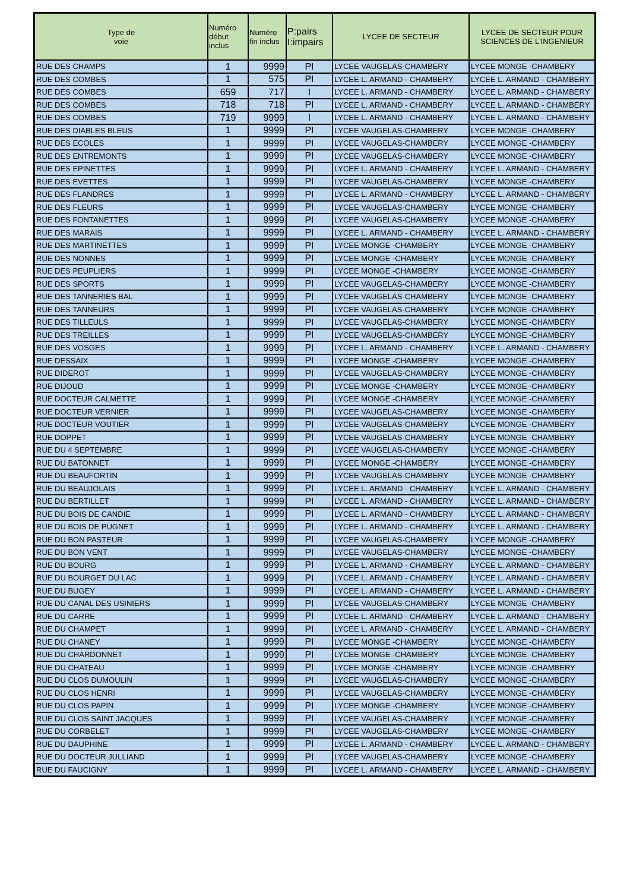| Type de voie | Numéro début inclus | Numéro fin inclus | P:pairs I:impairs | LYCEE DE SECTEUR | LYCEE DE SECTEUR POUR SCIENCES DE L'INGENIEUR |
| --- | --- | --- | --- | --- | --- |
| RUE DES CHAMPS | 1 | 9999 | PI | LYCEE VAUGELAS-CHAMBERY | LYCEE MONGE -CHAMBERY |
| RUE DES COMBES | 1 | 575 | PI | LYCEE L. ARMAND - CHAMBERY | LYCEE L. ARMAND - CHAMBERY |
| RUE DES COMBES | 659 | 717 | I | LYCEE L. ARMAND - CHAMBERY | LYCEE L. ARMAND - CHAMBERY |
| RUE DES COMBES | 718 | 718 | PI | LYCEE L. ARMAND - CHAMBERY | LYCEE L. ARMAND - CHAMBERY |
| RUE DES COMBES | 719 | 9999 | I | LYCEE L. ARMAND - CHAMBERY | LYCEE L. ARMAND - CHAMBERY |
| RUE DES DIABLES BLEUS | 1 | 9999 | PI | LYCEE VAUGELAS-CHAMBERY | LYCEE MONGE -CHAMBERY |
| RUE DES ECOLES | 1 | 9999 | PI | LYCEE VAUGELAS-CHAMBERY | LYCEE MONGE -CHAMBERY |
| RUE DES ENTREMONTS | 1 | 9999 | PI | LYCEE VAUGELAS-CHAMBERY | LYCEE MONGE -CHAMBERY |
| RUE DES EPINETTES | 1 | 9999 | PI | LYCEE L. ARMAND - CHAMBERY | LYCEE L. ARMAND - CHAMBERY |
| RUE DES EVETTES | 1 | 9999 | PI | LYCEE VAUGELAS-CHAMBERY | LYCEE MONGE -CHAMBERY |
| RUE DES FLANDRES | 1 | 9999 | PI | LYCEE L. ARMAND - CHAMBERY | LYCEE L. ARMAND - CHAMBERY |
| RUE DES FLEURS | 1 | 9999 | PI | LYCEE VAUGELAS-CHAMBERY | LYCEE MONGE -CHAMBERY |
| RUE DES FONTANETTES | 1 | 9999 | PI | LYCEE VAUGELAS-CHAMBERY | LYCEE MONGE -CHAMBERY |
| RUE DES MARAIS | 1 | 9999 | PI | LYCEE L. ARMAND - CHAMBERY | LYCEE L. ARMAND - CHAMBERY |
| RUE DES MARTINETTES | 1 | 9999 | PI | LYCEE MONGE -CHAMBERY | LYCEE MONGE -CHAMBERY |
| RUE DES NONNES | 1 | 9999 | PI | LYCEE MONGE -CHAMBERY | LYCEE MONGE -CHAMBERY |
| RUE DES PEUPLIERS | 1 | 9999 | PI | LYCEE MONGE -CHAMBERY | LYCEE MONGE -CHAMBERY |
| RUE DES SPORTS | 1 | 9999 | PI | LYCEE VAUGELAS-CHAMBERY | LYCEE MONGE -CHAMBERY |
| RUE DES TANNERIES BAL | 1 | 9999 | PI | LYCEE VAUGELAS-CHAMBERY | LYCEE MONGE -CHAMBERY |
| RUE DES TANNEURS | 1 | 9999 | PI | LYCEE VAUGELAS-CHAMBERY | LYCEE MONGE -CHAMBERY |
| RUE DES TILLEULS | 1 | 9999 | PI | LYCEE VAUGELAS-CHAMBERY | LYCEE MONGE -CHAMBERY |
| RUE DES TREILLES | 1 | 9999 | PI | LYCEE VAUGELAS-CHAMBERY | LYCEE MONGE -CHAMBERY |
| RUE DES VOSGES | 1 | 9999 | PI | LYCEE L. ARMAND - CHAMBERY | LYCEE L. ARMAND - CHAMBERY |
| RUE DESSAIX | 1 | 9999 | PI | LYCEE MONGE -CHAMBERY | LYCEE MONGE -CHAMBERY |
| RUE DIDEROT | 1 | 9999 | PI | LYCEE VAUGELAS-CHAMBERY | LYCEE MONGE -CHAMBERY |
| RUE DIJOUD | 1 | 9999 | PI | LYCEE MONGE -CHAMBERY | LYCEE MONGE -CHAMBERY |
| RUE DOCTEUR CALMETTE | 1 | 9999 | PI | LYCEE MONGE -CHAMBERY | LYCEE MONGE -CHAMBERY |
| RUE DOCTEUR VERNIER | 1 | 9999 | PI | LYCEE VAUGELAS-CHAMBERY | LYCEE MONGE -CHAMBERY |
| RUE DOCTEUR VOUTIER | 1 | 9999 | PI | LYCEE VAUGELAS-CHAMBERY | LYCEE MONGE -CHAMBERY |
| RUE DOPPET | 1 | 9999 | PI | LYCEE VAUGELAS-CHAMBERY | LYCEE MONGE -CHAMBERY |
| RUE DU 4 SEPTEMBRE | 1 | 9999 | PI | LYCEE VAUGELAS-CHAMBERY | LYCEE MONGE -CHAMBERY |
| RUE DU BATONNET | 1 | 9999 | PI | LYCEE MONGE -CHAMBERY | LYCEE MONGE -CHAMBERY |
| RUE DU BEAUFORTIN | 1 | 9999 | PI | LYCEE VAUGELAS-CHAMBERY | LYCEE MONGE -CHAMBERY |
| RUE DU BEAUJOLAIS | 1 | 9999 | PI | LYCEE L. ARMAND - CHAMBERY | LYCEE L. ARMAND - CHAMBERY |
| RUE DU BERTILLET | 1 | 9999 | PI | LYCEE L. ARMAND - CHAMBERY | LYCEE L. ARMAND - CHAMBERY |
| RUE DU BOIS DE CANDIE | 1 | 9999 | PI | LYCEE L. ARMAND - CHAMBERY | LYCEE L. ARMAND - CHAMBERY |
| RUE DU BOIS DE PUGNET | 1 | 9999 | PI | LYCEE L. ARMAND - CHAMBERY | LYCEE L. ARMAND - CHAMBERY |
| RUE DU BON PASTEUR | 1 | 9999 | PI | LYCEE VAUGELAS-CHAMBERY | LYCEE MONGE -CHAMBERY |
| RUE DU BON VENT | 1 | 9999 | PI | LYCEE VAUGELAS-CHAMBERY | LYCEE MONGE -CHAMBERY |
| RUE DU BOURG | 1 | 9999 | PI | LYCEE L. ARMAND - CHAMBERY | LYCEE L. ARMAND - CHAMBERY |
| RUE DU BOURGET DU LAC | 1 | 9999 | PI | LYCEE L. ARMAND - CHAMBERY | LYCEE L. ARMAND - CHAMBERY |
| RUE DU BUGEY | 1 | 9999 | PI | LYCEE L. ARMAND - CHAMBERY | LYCEE L. ARMAND - CHAMBERY |
| RUE DU CANAL DES USINIERS | 1 | 9999 | PI | LYCEE VAUGELAS-CHAMBERY | LYCEE MONGE -CHAMBERY |
| RUE DU CARRE | 1 | 9999 | PI | LYCEE L. ARMAND - CHAMBERY | LYCEE L. ARMAND - CHAMBERY |
| RUE DU CHAMPET | 1 | 9999 | PI | LYCEE L. ARMAND - CHAMBERY | LYCEE L. ARMAND - CHAMBERY |
| RUE DU CHANEY | 1 | 9999 | PI | LYCEE MONGE -CHAMBERY | LYCEE MONGE -CHAMBERY |
| RUE DU CHARDONNET | 1 | 9999 | PI | LYCEE MONGE -CHAMBERY | LYCEE MONGE -CHAMBERY |
| RUE DU CHATEAU | 1 | 9999 | PI | LYCEE MONGE -CHAMBERY | LYCEE MONGE -CHAMBERY |
| RUE DU CLOS DUMOULIN | 1 | 9999 | PI | LYCEE VAUGELAS-CHAMBERY | LYCEE MONGE -CHAMBERY |
| RUE DU CLOS HENRI | 1 | 9999 | PI | LYCEE VAUGELAS-CHAMBERY | LYCEE MONGE -CHAMBERY |
| RUE DU CLOS PAPIN | 1 | 9999 | PI | LYCEE MONGE -CHAMBERY | LYCEE MONGE -CHAMBERY |
| RUE DU CLOS SAINT JACQUES | 1 | 9999 | PI | LYCEE VAUGELAS-CHAMBERY | LYCEE MONGE -CHAMBERY |
| RUE DU CORBELET | 1 | 9999 | PI | LYCEE VAUGELAS-CHAMBERY | LYCEE MONGE -CHAMBERY |
| RUE DU DAUPHINE | 1 | 9999 | PI | LYCEE L. ARMAND - CHAMBERY | LYCEE L. ARMAND - CHAMBERY |
| RUE DU DOCTEUR JULLIAND | 1 | 9999 | PI | LYCEE VAUGELAS-CHAMBERY | LYCEE MONGE -CHAMBERY |
| RUE DU FAUCIGNY | 1 | 9999 | PI | LYCEE L. ARMAND - CHAMBERY | LYCEE L. ARMAND - CHAMBERY |